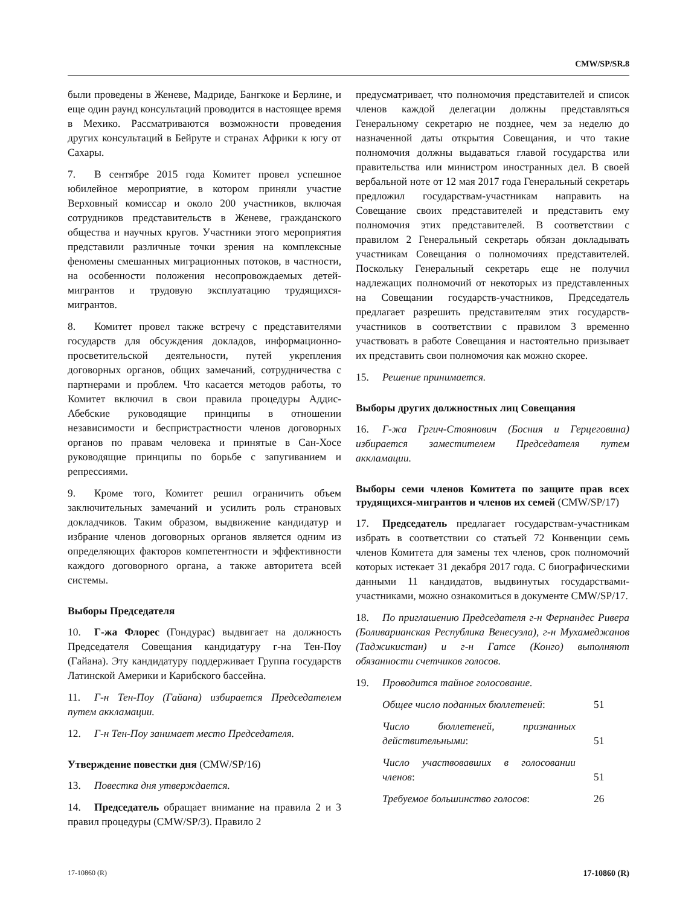CMW/SP/SR.8
были проведены в Женеве, Мадриде, Бангкоке и Берлине, и еще один раунд консультаций проводится в настоящее время в Мехико. Рассматриваются возможности проведения других консультаций в Бейруте и странах Африки к югу от Сахары.
7. В сентябре 2015 года Комитет провел успешное юбилейное мероприятие, в котором приняли участие Верховный комиссар и около 200 участников, включая сотрудников представительств в Женеве, гражданского общества и научных кругов. Участники этого мероприятия представили различные точки зрения на комплексные феномены смешанных миграционных потоков, в частности, на особенности положения несопровождаемых детей-мигрантов и трудовую эксплуатацию трудящихся-мигрантов.
8. Комитет провел также встречу с представителями государств для обсуждения докладов, информационно-просветительской деятельности, путей укрепления договорных органов, общих замечаний, сотрудничества с партнерами и проблем. Что касается методов работы, то Комитет включил в свои правила процедуры Аддис-Абебские руководящие принципы в отношении независимости и беспристрастности членов договорных органов по правам человека и принятые в Сан-Хосе руководящие принципы по борьбе с запугиванием и репрессиями.
9. Кроме того, Комитет решил ограничить объем заключительных замечаний и усилить роль страновых докладчиков. Таким образом, выдвижение кандидатур и избрание членов договорных органов является одним из определяющих факторов компетентности и эффективности каждого договорного органа, а также авторитета всей системы.
Выборы Председателя
10. Г-жа Флорес (Гондурас) выдвигает на должность Председателя Совещания кандидатуру г-на Тен-Поу (Гайана). Эту кандидатуру поддерживает Группа государств Латинской Америки и Карибского бассейна.
11. Г-н Тен-Поу (Гайана) избирается Председателем путем аккламации.
12. Г-н Тен-Поу занимает место Председателя.
Утверждение повестки дня (CMW/SP/16)
13. Повестка дня утверждается.
14. Председатель обращает внимание на правила 2 и 3 правил процедуры (CMW/SP/3). Правило 2
предусматривает, что полномочия представителей и список членов каждой делегации должны представляться Генеральному секретарю не позднее, чем за неделю до назначенной даты открытия Совещания, и что такие полномочия должны выдаваться главой государства или правительства или министром иностранных дел. В своей вербальной ноте от 12 мая 2017 года Генеральный секретарь предложил государствам-участникам направить на Совещание своих представителей и представить ему полномочия этих представителей. В соответствии с правилом 2 Генеральный секретарь обязан докладывать участникам Совещания о полномочиях представителей. Поскольку Генеральный секретарь еще не получил надлежащих полномочий от некоторых из представленных на Совещании государств-участников, Председатель предлагает разрешить представителям этих государств-участников в соответствии с правилом 3 временно участвовать в работе Совещания и настоятельно призывает их представить свои полномочия как можно скорее.
15. Решение принимается.
Выборы других должностных лиц Совещания
16. Г-жа Гргич-Стоянович (Босния и Герцеговина) избирается заместителем Председателя путем аккламации.
Выборы семи членов Комитета по защите прав всех трудящихся-мигрантов и членов их семей (CMW/SP/17)
17. Председатель предлагает государствам-участникам избрать в соответствии со статьей 72 Конвенции семь членов Комитета для замены тех членов, срок полномочий которых истекает 31 декабря 2017 года. С биографическими данными 11 кандидатов, выдвинутых государствами-участниками, можно ознакомиться в документе CMW/SP/17.
18. По приглашению Председателя г-н Фернандес Ривера (Боливарианская Республика Венесуэла), г-н Мухамеджанов (Таджикистан) и г-н Гатсе (Конго) выполняют обязанности счетчиков голосов.
19. Проводится тайное голосование.
| Общее число поданных бюллетеней : | 51 |
| Число бюллетеней, признанных действительными : | 51 |
| Число участвовавших в голосовании членов : | 51 |
| Требуемое большинство голосов : | 26 |
17-10860 (R) 17-10860 (R)